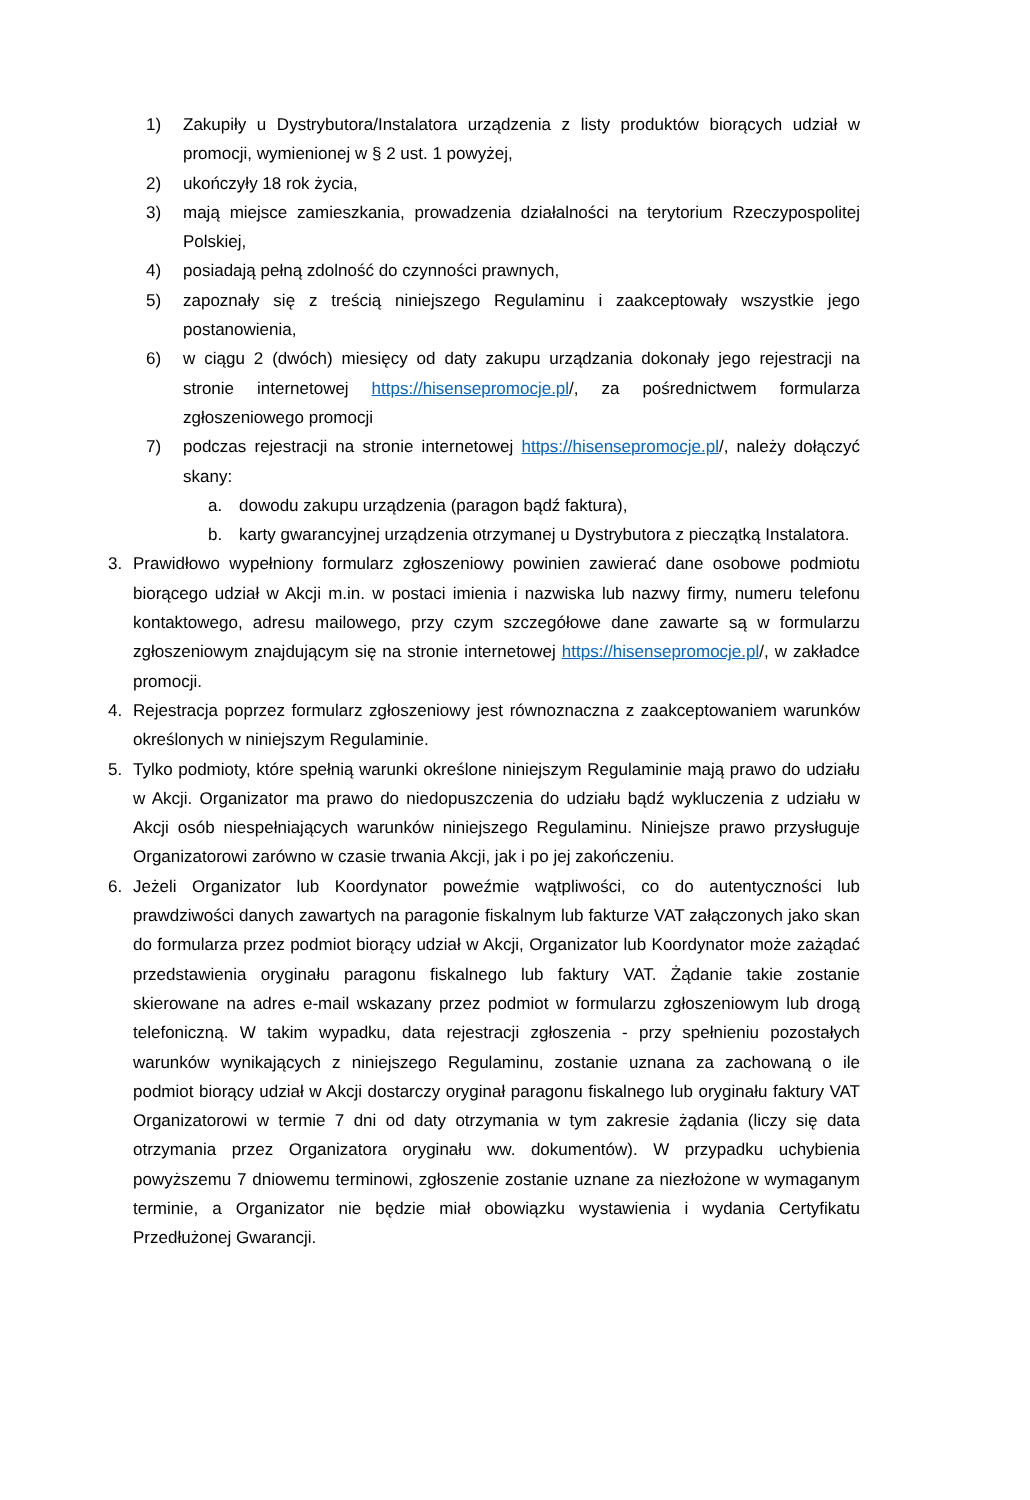1) Zakupiły u Dystrybutora/Instalatora urządzenia z listy produktów biorących udział w promocji, wymienionej w § 2 ust. 1 powyżej,
2) ukończyły 18 rok życia,
3) mają miejsce zamieszkania, prowadzenia działalności na terytorium Rzeczypospolitej Polskiej,
4) posiadają pełną zdolność do czynności prawnych,
5) zapoznały się z treścią niniejszego Regulaminu i zaakceptowały wszystkie jego postanowienia,
6) w ciągu 2 (dwóch) miesięcy od daty zakupu urządzania dokonały jego rejestracji na stronie internetowej https://hisensepromocje.pl/, za pośrednictwem formularza zgłoszeniowego promocji
7) podczas rejestracji na stronie internetowej https://hisensepromocje.pl/, należy dołączyć skany:
a. dowodu zakupu urządzenia (paragon bądź faktura),
b. karty gwarancyjnej urządzenia otrzymanej u Dystrybutora z pieczątką Instalatora.
3. Prawidłowo wypełniony formularz zgłoszeniowy powinien zawierać dane osobowe podmiotu biorącego udział w Akcji m.in. w postaci imienia i nazwiska lub nazwy firmy, numeru telefonu kontaktowego, adresu mailowego, przy czym szczegółowe dane zawarte są w formularzu zgłoszeniowym znajdującym się na stronie internetowej https://hisensepromocje.pl/, w zakładce promocji.
4. Rejestracja poprzez formularz zgłoszeniowy jest równoznaczna z zaakceptowaniem warunków określonych w niniejszym Regulaminie.
5. Tylko podmioty, które spełnią warunki określone niniejszym Regulaminie mają prawo do udziału w Akcji. Organizator ma prawo do niedopuszczenia do udziału bądź wykluczenia z udziału w Akcji osób niespełniających warunków niniejszego Regulaminu. Niniejsze prawo przysługuje Organizatorowi zarówno w czasie trwania Akcji, jak i po jej zakończeniu.
6. Jeżeli Organizator lub Koordynator poweźmie wątpliwości, co do autentyczności lub prawdziwości danych zawartych na paragonie fiskalnym lub fakturze VAT załączonych jako skan do formularza przez podmiot biorący udział w Akcji, Organizator lub Koordynator może zażądać przedstawienia oryginału paragonu fiskalnego lub faktury VAT. Żądanie takie zostanie skierowane na adres e-mail wskazany przez podmiot w formularzu zgłoszeniowym lub drogą telefoniczną. W takim wypadku, data rejestracji zgłoszenia - przy spełnieniu pozostałych warunków wynikających z niniejszego Regulaminu, zostanie uznana za zachowaną o ile podmiot biorący udział w Akcji dostarczy oryginał paragonu fiskalnego lub oryginału faktury VAT Organizatorowi w termie 7 dni od daty otrzymania w tym zakresie żądania (liczy się data otrzymania przez Organizatora oryginału ww. dokumentów). W przypadku uchybienia powyższemu 7 dniowemu terminowi, zgłoszenie zostanie uznane za niezłożone w wymaganym terminie, a Organizator nie będzie miał obowiązku wystawienia i wydania Certyfikatu Przedłużonej Gwarancji.